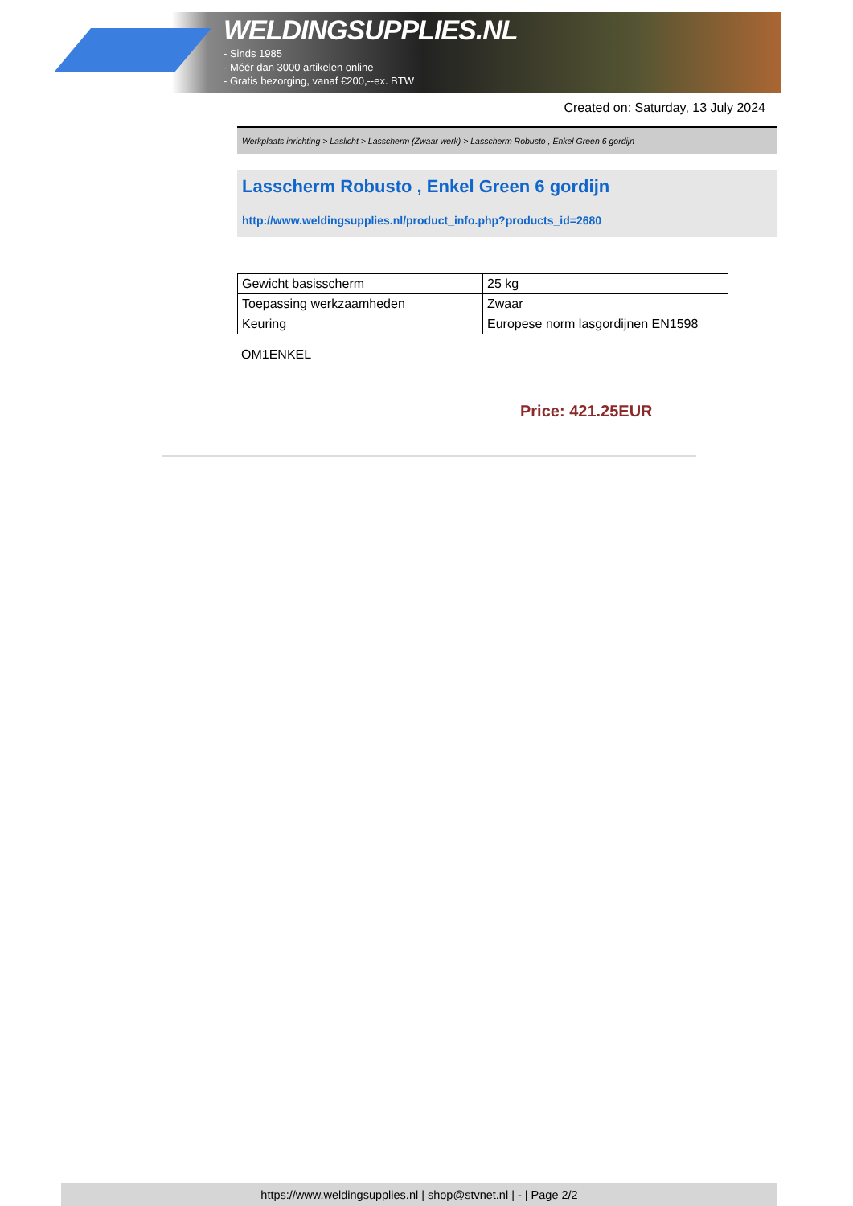WELDINGSUPPLIES.NL
- Sinds 1985
- Méér dan 3000 artikelen online
- Gratis bezorging, vanaf €200,--ex. BTW
Created on: Saturday, 13 July 2024
Werkplaats inrichting > Laslicht > Lasscherm (Zwaar werk) > Lasscherm Robusto , Enkel Green 6 gordijn
Lasscherm Robusto , Enkel Green 6 gordijn
http://www.weldingsupplies.nl/product_info.php?products_id=2680
| Gewicht basisscherm | 25 kg |
| Toepassing werkzaamheden | Zwaar |
| Keuring | Europese norm lasgordijnen EN1598 |
OM1ENKEL
Price: 421.25EUR
https://www.weldingsupplies.nl | shop@stvnet.nl | - | Page 2/2